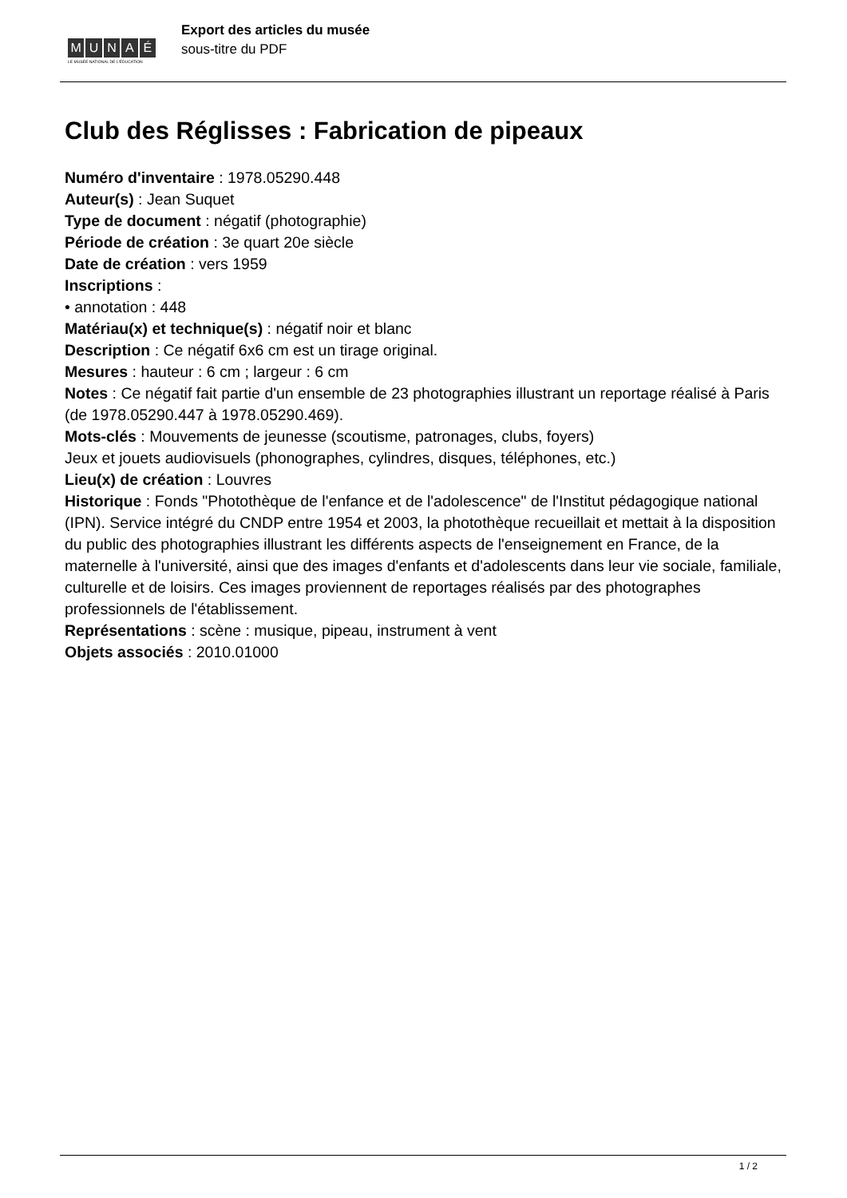MUNAÉ
LE MUSÉE NATIONAL DE L'ÉDUCATION
Export des articles du musée
sous-titre du PDF
Club des Réglisses : Fabrication de pipeaux
Numéro d'inventaire : 1978.05290.448
Auteur(s) : Jean Suquet
Type de document : négatif (photographie)
Période de création : 3e quart 20e siècle
Date de création : vers 1959
Inscriptions :
• annotation : 448
Matériau(x) et technique(s) : négatif noir et blanc
Description : Ce négatif 6x6 cm est un tirage original.
Mesures : hauteur : 6 cm ; largeur : 6 cm
Notes : Ce négatif fait partie d'un ensemble de 23 photographies illustrant un reportage réalisé à Paris (de 1978.05290.447 à 1978.05290.469).
Mots-clés : Mouvements de jeunesse (scoutisme, patronages, clubs, foyers)
Jeux et jouets audiovisuels (phonographes, cylindres, disques, téléphones, etc.)
Lieu(x) de création : Louvres
Historique : Fonds "Photothèque de l'enfance et de l'adolescence" de l'Institut pédagogique national (IPN). Service intégré du CNDP entre 1954 et 2003, la photothèque recueillait et mettait à la disposition du public des photographies illustrant les différents aspects de l'enseignement en France, de la maternelle à l'université, ainsi que des images d'enfants et d'adolescents dans leur vie sociale, familiale, culturelle et de loisirs. Ces images proviennent de reportages réalisés par des photographes professionnels de l'établissement.
Représentations : scène : musique, pipeau, instrument à vent
Objets associés : 2010.01000
1 / 2